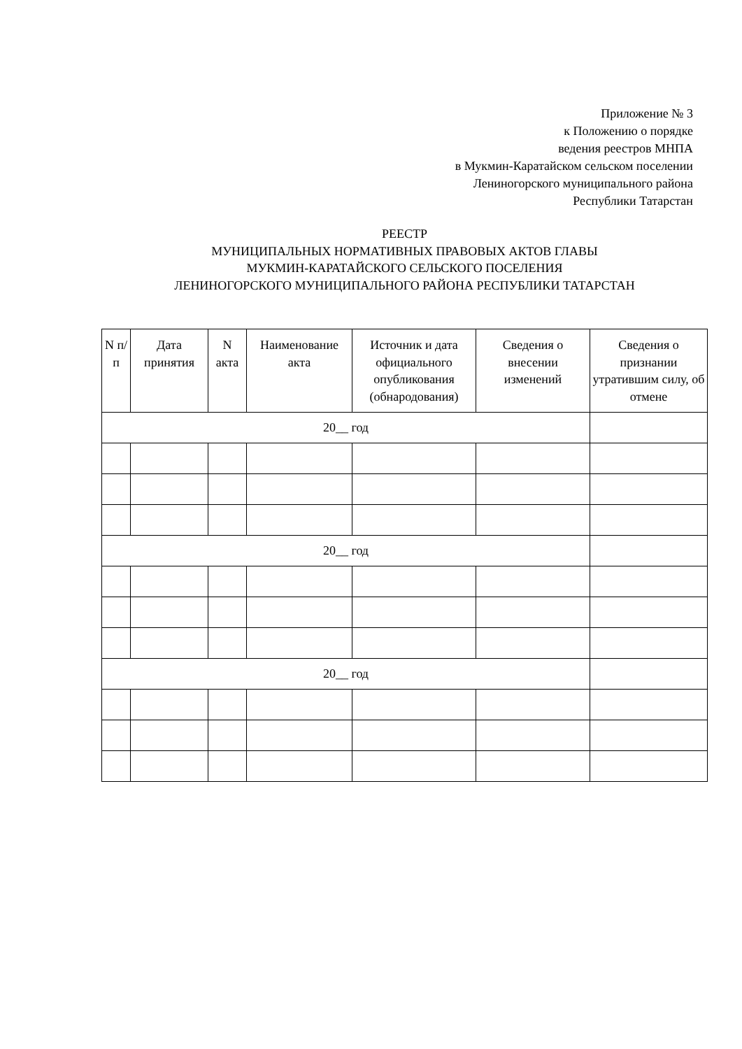Приложение № 3
к Положению о порядке
ведения реестров МНПА
в Мукмин-Каратайском сельском поселении
Лениногорского муниципального района
Республики Татарстан
РЕЕСТР
МУНИЦИПАЛЬНЫХ НОРМАТИВНЫХ ПРАВОВЫХ АКТОВ ГЛАВЫ
МУКМИН-КАРАТАЙСКОГО СЕЛЬСКОГО ПОСЕЛЕНИЯ
ЛЕНИНОГОРСКОГО МУНИЦИПАЛЬНОГО РАЙОНА РЕСПУБЛИКИ ТАТАРСТАН
| N п/п | Дата принятия | N акта | Наименование акта | Источник и дата официального опубликования (обнародования) | Сведения о внесении изменений | Сведения о признании утратившим силу, об отмене |
| --- | --- | --- | --- | --- | --- | --- |
| 20__ год | | | | | | |
| 20__ год | | | | | | |
| 20__ год | | | | | | |